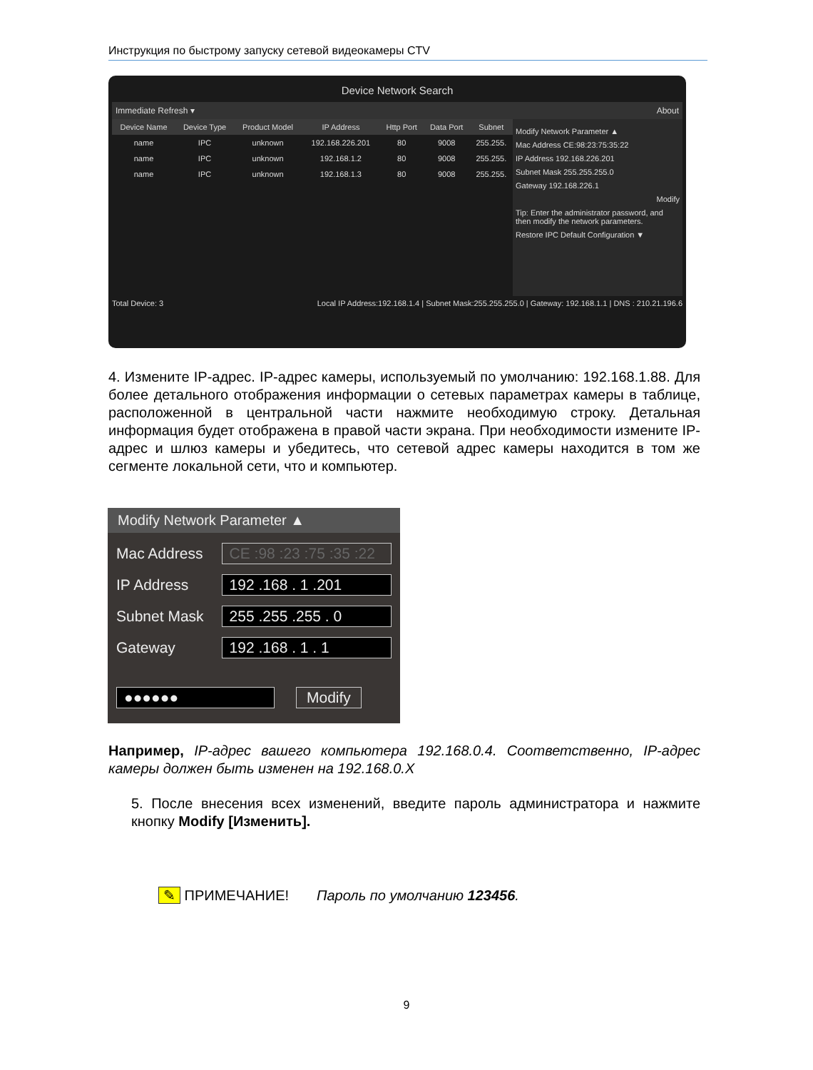Инструкция по быстрому запуску сетевой видеокамеры CTV
Device Network Search
Immediate Refresh ▾ About
| Device Name | Device Type | Product Model | IP Address | Http Port | Data Port | Subnet |
| --- | --- | --- | --- | --- | --- | --- |
| name | IPC | unknown | 192.168.226.201 | 80 | 9008 | 255.255. |
| name | IPC | unknown | 192.168.1.2 | 80 | 9008 | 255.255. |
| name | IPC | unknown | 192.168.1.3 | 80 | 9008 | 255.255. |
Modify Network Parameter ▲
Mac Address CE:98:23:75:35:22
IP Address 192.168.226.201
Subnet Mask 255.255.255.0
Gateway 192.168.226.1
Modify
Tip: Enter the administrator password, and then modify the network parameters.
Restore IPC Default Configuration ▼
Total Device: 3 Local IP Address:192.168.1.4 | Subnet Mask:255.255.255.0 | Gateway: 192.168.1.1 | DNS : 210.21.196.6
4. Измените IP-адрес. IP-адрес камеры, используемый по умолчанию: 192.168.1.88. Для более детального отображения информации о сетевых параметрах камеры в таблице, расположенной в центральной части нажмите необходимую строку. Детальная информация будет отображена в правой части экрана. При необходимости измените IP-адрес и шлюз камеры и убедитесь, что сетевой адрес камеры находится в том же сегменте локальной сети, что и компьютер.
Modify Network Parameter ▲
Mac Address CE :98 :23 :75 :35 :22
IP Address 192 .168 . 1 .201
Subnet Mask 255 .255 .255 . 0
Gateway 192 .168 . 1 . 1
●●●●●● Modify
Например, IP-адрес вашего компьютера 192.168.0.4. Соответственно, IP-адрес камеры должен быть изменен на 192.168.0.X
5. После внесения всех изменений, введите пароль администратора и нажмите кнопку Modify [Изменить].
✎ ПРИМЕЧАНИЕ! Пароль по умолчанию 123456.
9